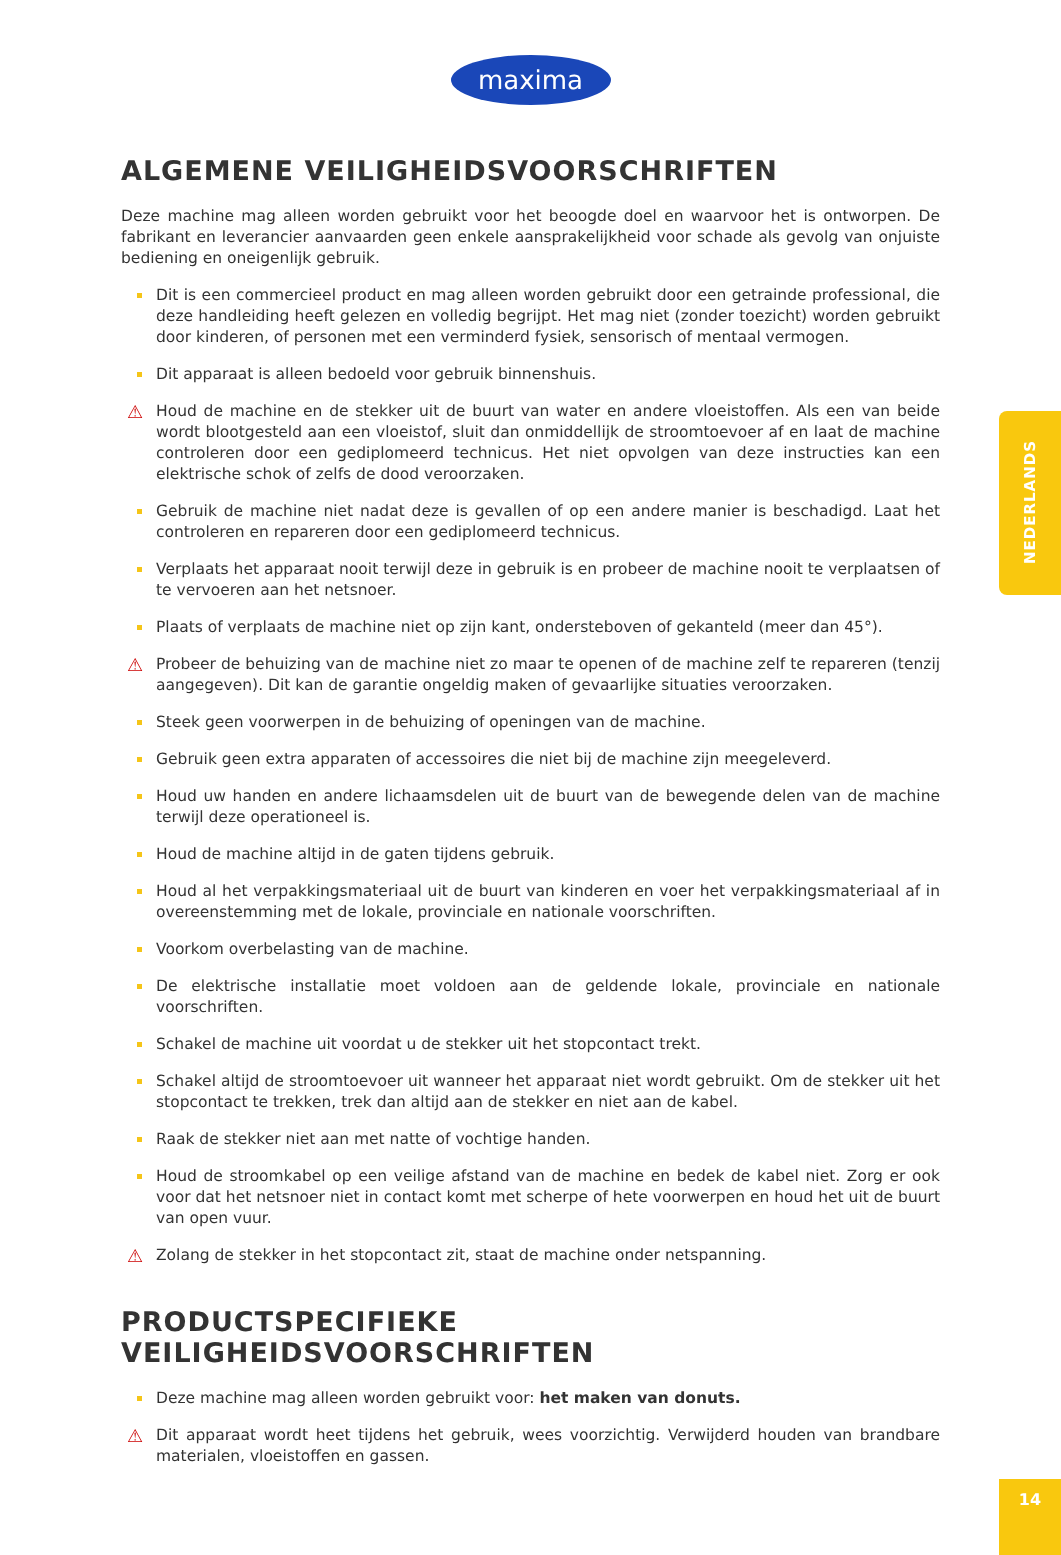maxima
NEDERLANDS
ALGEMENE VEILIGHEIDSVOORSCHRIFTEN
Deze machine mag alleen worden gebruikt voor het beoogde doel en waarvoor het is ontworpen. De fabrikant en leverancier aanvaarden geen enkele aansprakelijkheid voor schade als gevolg van onjuiste bediening en oneigenlijk gebruik.
Dit is een commercieel product en mag alleen worden gebruikt door een getrainde professional, die deze handleiding heeft gelezen en volledig begrijpt. Het mag niet (zonder toezicht) worden gebruikt door kinderen, of personen met een verminderd fysiek, sensorisch of mentaal vermogen.
Dit apparaat is alleen bedoeld voor gebruik binnenshuis.
⚠ Houd de machine en de stekker uit de buurt van water en andere vloeistoffen. Als een van beide wordt blootgesteld aan een vloeistof, sluit dan onmiddellijk de stroomtoevoer af en laat de machine controleren door een gediplomeerd technicus. Het niet opvolgen van deze instructies kan een elektrische schok of zelfs de dood veroorzaken.
Gebruik de machine niet nadat deze is gevallen of op een andere manier is beschadigd. Laat het controleren en repareren door een gediplomeerd technicus.
Verplaats het apparaat nooit terwijl deze in gebruik is en probeer de machine nooit te verplaatsen of te vervoeren aan het netsnoer.
Plaats of verplaats de machine niet op zijn kant, ondersteboven of gekanteld (meer dan 45°).
⚠ Probeer de behuizing van de machine niet zo maar te openen of de machine zelf te repareren (tenzij aangegeven). Dit kan de garantie ongeldig maken of gevaarlijke situaties veroorzaken.
Steek geen voorwerpen in de behuizing of openingen van de machine.
Gebruik geen extra apparaten of accessoires die niet bij de machine zijn meegeleverd.
Houd uw handen en andere lichaamsdelen uit de buurt van de bewegende delen van de machine terwijl deze operationeel is.
Houd de machine altijd in de gaten tijdens gebruik.
Houd al het verpakkingsmateriaal uit de buurt van kinderen en voer het verpakkingsmateriaal af in overeenstemming met de lokale, provinciale en nationale voorschriften.
Voorkom overbelasting van de machine.
De elektrische installatie moet voldoen aan de geldende lokale, provinciale en nationale voorschriften.
Schakel de machine uit voordat u de stekker uit het stopcontact trekt.
Schakel altijd de stroomtoevoer uit wanneer het apparaat niet wordt gebruikt. Om de stekker uit het stopcontact te trekken, trek dan altijd aan de stekker en niet aan de kabel.
Raak de stekker niet aan met natte of vochtige handen.
Houd de stroomkabel op een veilige afstand van de machine en bedek de kabel niet. Zorg er ook voor dat het netsnoer niet in contact komt met scherpe of hete voorwerpen en houd het uit de buurt van open vuur.
⚠ Zolang de stekker in het stopcontact zit, staat de machine onder netspanning.
PRODUCTSPECIFIEKE VEILIGHEIDSVOORSCHRIFTEN
Deze machine mag alleen worden gebruikt voor: het maken van donuts.
⚠ Dit apparaat wordt heet tijdens het gebruik, wees voorzichtig. Verwijderd houden van brandbare materialen, vloeistoffen en gassen.
14